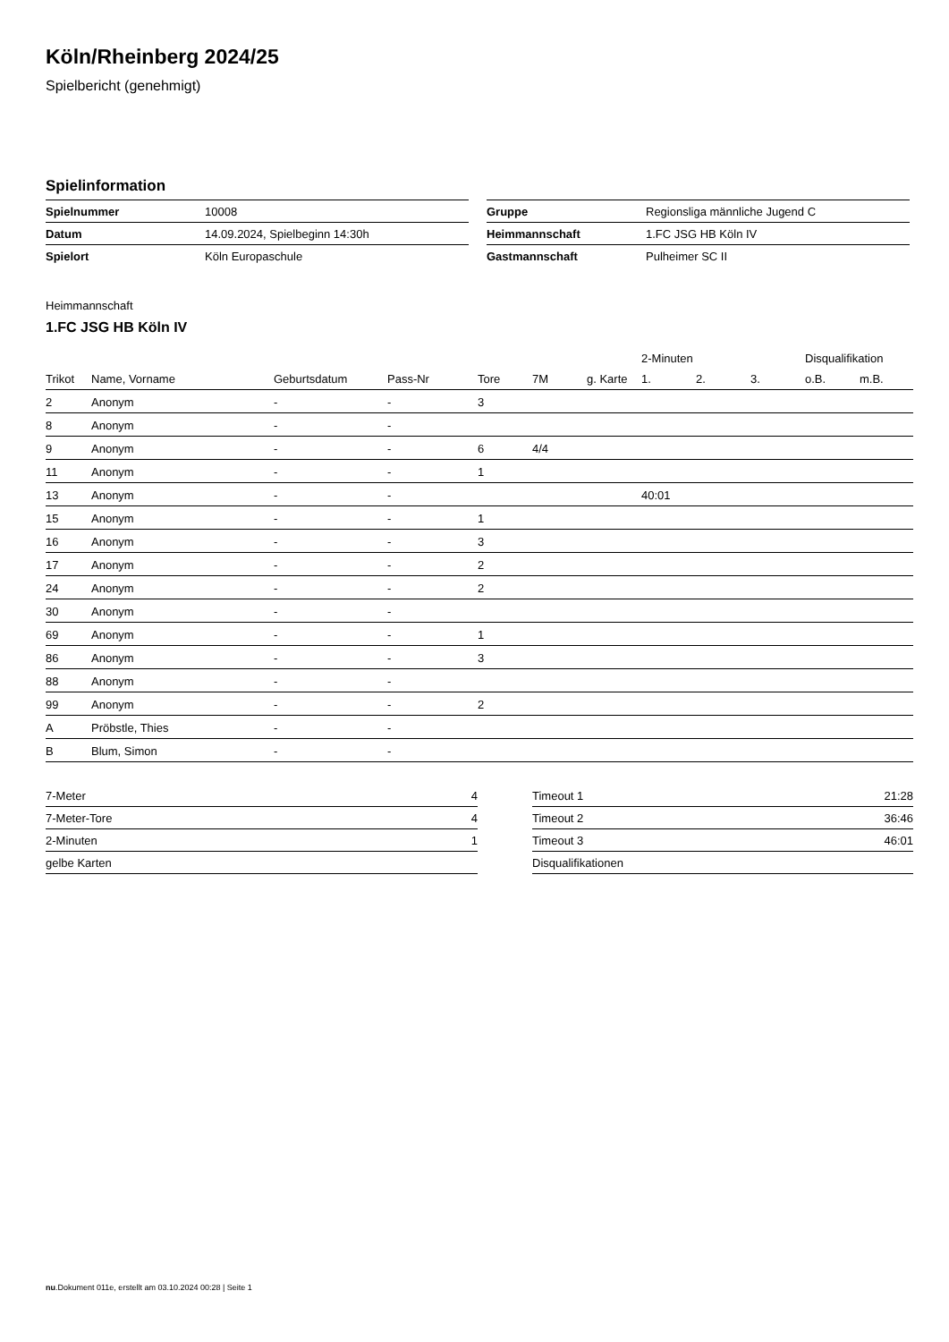Köln/Rheinberg 2024/25
Spielbericht (genehmigt)
Spielinformation
| Spielnummer | 10008 |
| Datum | 14.09.2024, Spielbeginn 14:30h |
| Spielort | Köln Europaschule |
| Gruppe | Regionsliga männliche Jugend C |
| Heimmannschaft | 1.FC JSG HB Köln IV |
| Gastmannschaft | Pulheimer SC II |
Heimmannschaft
1.FC JSG HB Köln IV
| | | | | | | | 2-Minuten | | | Disqualifikation | |
| --- | --- | --- | --- | --- | --- | --- | --- | --- | --- | --- | --- |
| Trikot | Name, Vorname | Geburtsdatum | Pass-Nr | Tore | 7M | g. Karte | 1. | 2. | 3. | o.B. | m.B. |
| 2 | Anonym | - | - | 3 | | | | | | | |
| 8 | Anonym | - | - | | | | | | | | |
| 9 | Anonym | - | - | 6 | 4/4 | | | | | | |
| 11 | Anonym | - | - | 1 | | | | | | | |
| 13 | Anonym | - | - | | | | 40:01 | | | | |
| 15 | Anonym | - | - | 1 | | | | | | | |
| 16 | Anonym | - | - | 3 | | | | | | | |
| 17 | Anonym | - | - | 2 | | | | | | | |
| 24 | Anonym | - | - | 2 | | | | | | | |
| 30 | Anonym | - | - | | | | | | | | |
| 69 | Anonym | - | - | 1 | | | | | | | |
| 86 | Anonym | - | - | 3 | | | | | | | |
| 88 | Anonym | - | - | | | | | | | | |
| 99 | Anonym | - | - | 2 | | | | | | | |
| A | Pröbstle, Thies | - | - | | | | | | | | |
| B | Blum, Simon | - | - | | | | | | | | |
| 7-Meter | 4 |
| 7-Meter-Tore | 4 |
| 2-Minuten | 1 |
| gelbe Karten | |
| Timeout 1 | 21:28 |
| Timeout 2 | 36:46 |
| Timeout 3 | 46:01 |
| Disqualifikationen | |
nu.Dokument 011e, erstellt am 03.10.2024 00:28 | Seite 1